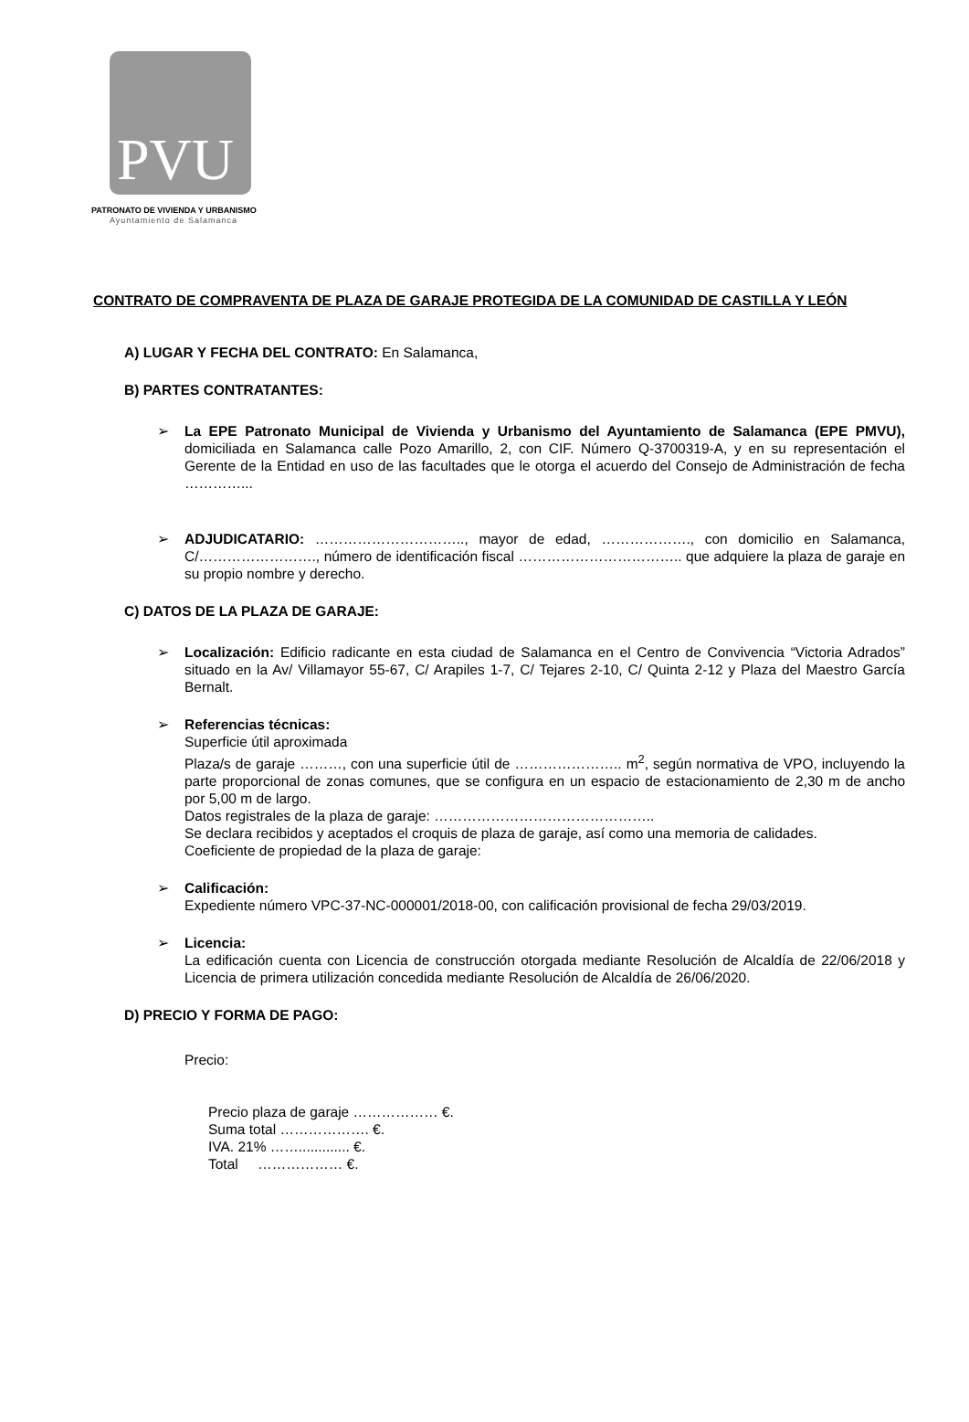PVU
PATRONATO DE VIVIENDA Y URBANISMO
Ayuntamiento de Salamanca
CONTRATO DE COMPRAVENTA DE PLAZA DE GARAJE PROTEGIDA DE LA COMUNIDAD DE CASTILLA Y LEÓN
A) LUGAR Y FECHA DEL CONTRATO: En Salamanca,
B) PARTES CONTRATANTES:
➢ La EPE Patronato Municipal de Vivienda y Urbanismo del Ayuntamiento de Salamanca (EPE PMVU), domiciliada en Salamanca calle Pozo Amarillo, 2, con CIF. Número Q-3700319-A, y en su representación el Gerente de la Entidad en uso de las facultades que le otorga el acuerdo del Consejo de Administración de fecha …………...
➢ ADJUDICATARIO: ………………………….., mayor de edad, ………………., con domicilio en Salamanca, C/……………………., número de identificación fiscal …………………………….. que adquiere la plaza de garaje en su propio nombre y derecho.
C) DATOS DE LA PLAZA DE GARAJE:
➢ Localización: Edificio radicante en esta ciudad de Salamanca en el Centro de Convivencia “Victoria Adrados” situado en la Av/ Villamayor 55-67, C/ Arapiles 1-7, C/ Tejares 2-10, C/ Quinta 2-12 y Plaza del Maestro García Bernalt.
➢ Referencias técnicas:
Superficie útil aproximada
Plaza/s de garaje ………, con una superficie útil de ………………….. m<sup>2</sup>, según normativa de VPO, incluyendo la parte proporcional de zonas comunes, que se configura en un espacio de estacionamiento de 2,30 m de ancho por 5,00 m de largo.
Datos registrales de la plaza de garaje: ………………………………………..
Se declara recibidos y aceptados el croquis de plaza de garaje, así como una memoria de calidades.
Coeficiente de propiedad de la plaza de garaje:
➢ Calificación:
Expediente número VPC-37-NC-000001/2018-00, con calificación provisional de fecha 29/03/2019.
➢ Licencia:
La edificación cuenta con Licencia de construcción otorgada mediante Resolución de Alcaldía de 22/06/2018 y Licencia de primera utilización concedida mediante Resolución de Alcaldía de 26/06/2020.
D) PRECIO Y FORMA DE PAGO:
Precio:
Precio plaza de garaje ……………… €.
Suma total ………………. €.
IVA. 21% ……............. €.
Total ……………… €.